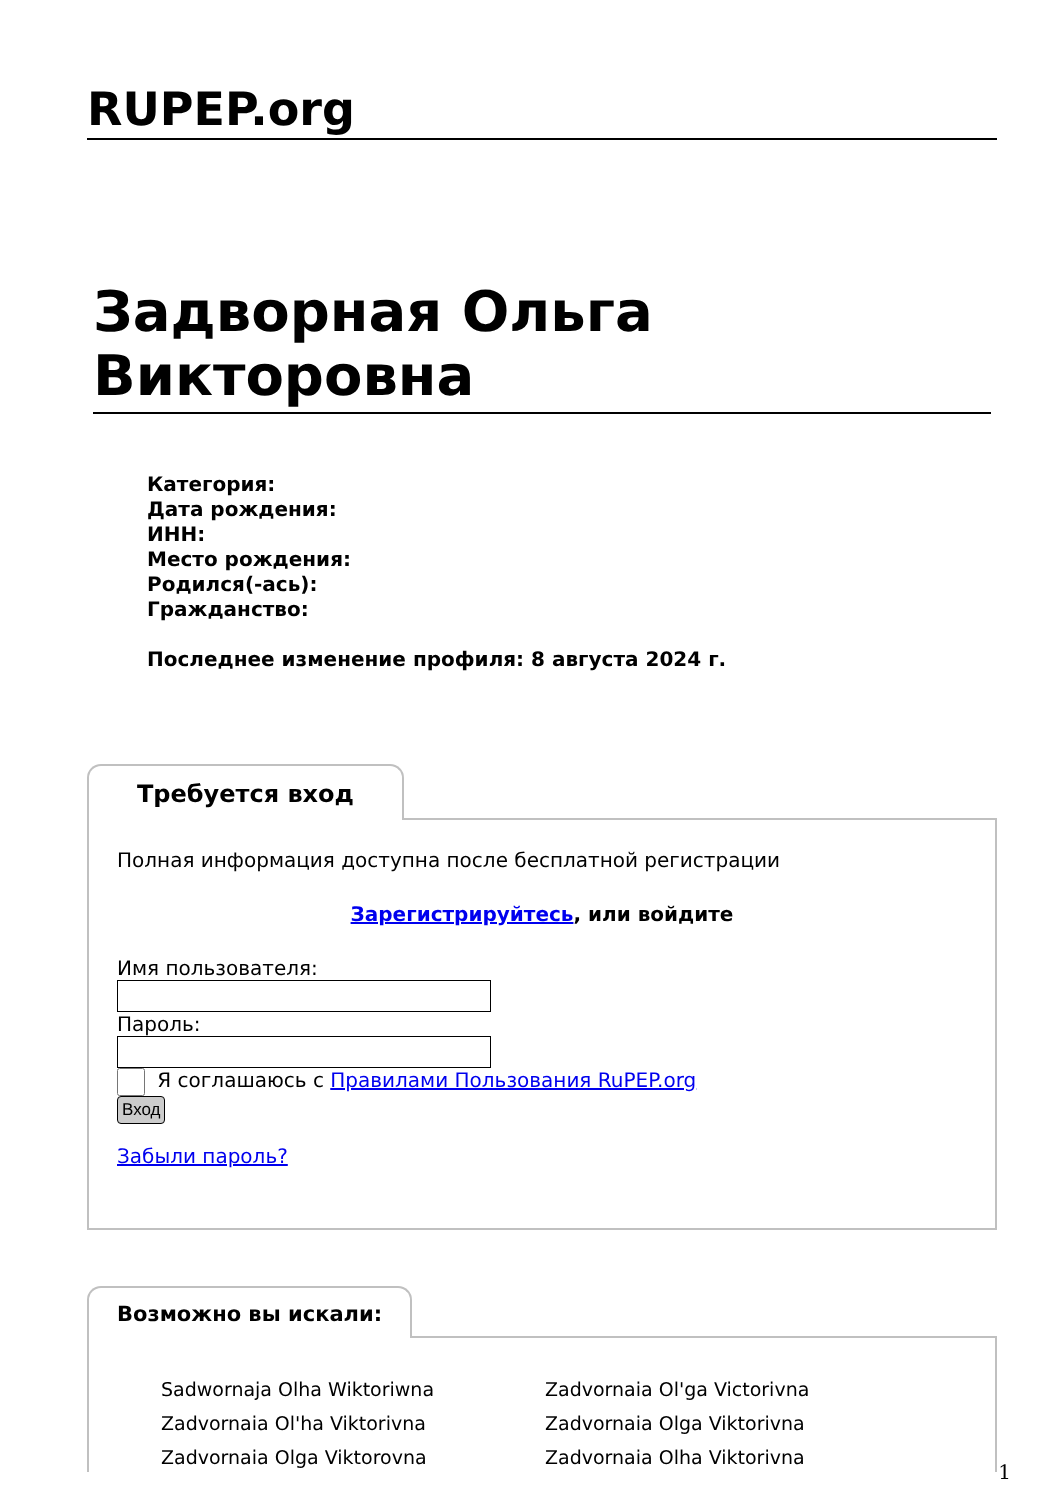RUPEP.org
Задворная Ольга Викторовна
Категория:
Дата рождения:
ИНН:
Место рождения:
Родился(-ась):
Гражданство:
Последнее изменение профиля: 8 августа 2024 г.
Требуется вход
Полная информация доступна после бесплатной регистрации
Зарегистрируйтесь, или войдите
Имя пользователя:
Пароль:
Я соглашаюсь с Правилами Пользования RuPEP.org
Вход
Забыли пароль?
Возможно вы искали:
Sadwornaja Olha Wiktoriwna Zadvornaia Ol'ga Victorivna Zadvornaia Ol'ha Viktorivna Zadvornaia Olga Viktorivna Zadvornaia Olga Viktorovna Zadvornaia Olha Viktorivna
1